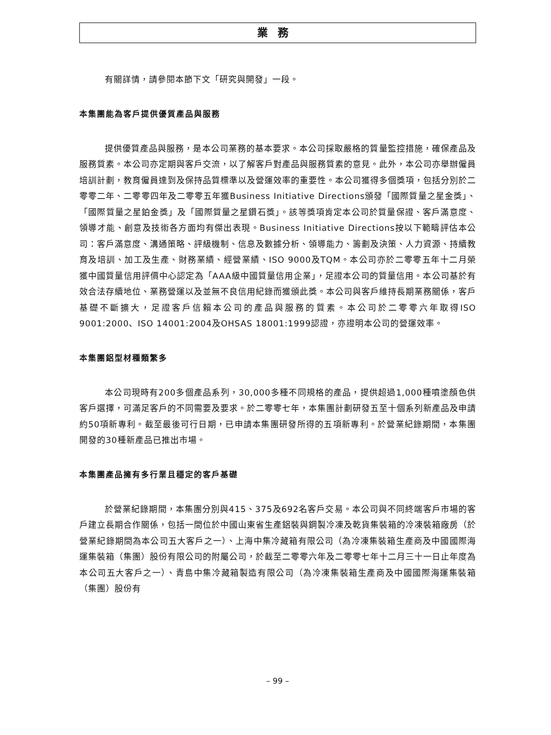業務
有關詳情，請參閱本節下文「研究與開發」一段。
本集團能為客戶提供優質產品與服務
提供優質產品與服務，是本公司業務的基本要求。本公司採取嚴格的質量監控措施，確保產品及服務質素。本公司亦定期與客戶交流，以了解客戶對產品與服務質素的意見。此外，本公司亦舉辦僱員培訓計劃，教育僱員達到及保持品質標準以及營運效率的重要性。本公司獲得多個獎項，包括分別於二零零二年、二零零四年及二零零五年獲Business Initiative Directions頒發「國際質量之星金獎」、「國際質量之星鉑金獎」及「國際質量之星鑽石獎」。該等獎項肯定本公司於質量保證、客戶滿意度、領導才能、創意及技術各方面均有傑出表現。Business Initiative Directions按以下範疇評估本公司：客戶滿意度、溝通策略、評級機制、信息及數據分析、領導能力、籌劃及決策、人力資源、持續教育及培訓、加工及生產、財務業績、經營業績、ISO 9000及TQM。本公司亦於二零零五年十二月榮獲中國質量信用評價中心認定為「AAA級中國質量信用企業」，足證本公司的質量信用。本公司基於有效合法存續地位、業務營運以及並無不良信用紀錄而獲頒此獎。本公司與客戶維持長期業務關係，客戶基礎不斷擴大，足證客戶信賴本公司的產品與服務的質素。本公司於二零零六年取得ISO 9001:2000、ISO 14001:2004及OHSAS 18001:1999認證，亦證明本公司的營運效率。
本集團鋁型材種類繁多
本公司現時有200多個產品系列，30,000多種不同規格的產品，提供超過1,000種噴塗顏色供客戶選擇，可滿足客戶的不同需要及要求。於二零零七年，本集團計劃研發五至十個系列新產品及申請約50項新專利。截至最後可行日期，已申請本集團研發所得的五項新專利。於營業紀錄期間，本集團開發的30種新產品已推出市場。
本集團產品擁有多行業且穩定的客戶基礎
於營業紀錄期間，本集團分別與415、375及692名客戶交易。本公司與不同終端客戶市場的客戶建立長期合作關係，包括一間位於中國山東省生產鋁裝與鋼製冷凍及乾貨集裝箱的冷凍裝箱廠房（於營業紀錄期間為本公司五大客戶之一）、上海中集冷藏箱有限公司（為冷凍集裝箱生產商及中國國際海運集裝箱（集團）股份有限公司的附屬公司，於截至二零零六年及二零零七年十二月三十一日止年度為本公司五大客戶之一）、青島中集冷藏箱製造有限公司（為冷凍集裝箱生產商及中國國際海運集裝箱（集團）股份有
– 99 –